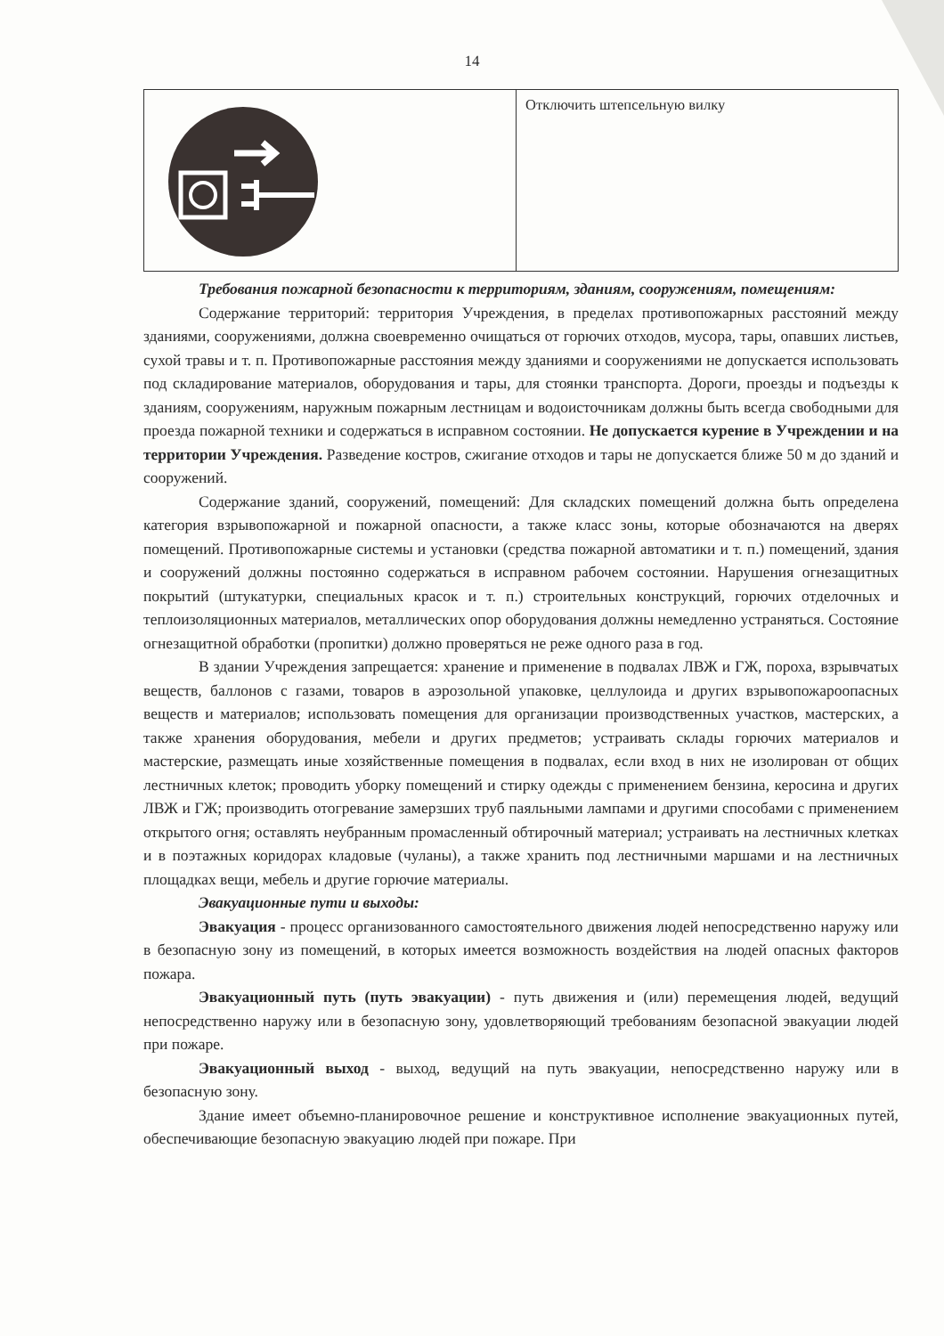14
| | Отключить штепсельную вилку |
Требования пожарной безопасности к территориям, зданиям, сооружениям, помещениям:
Содержание территорий: территория Учреждения, в пределах противопожарных расстояний между зданиями, сооружениями, должна своевременно очищаться от горючих отходов, мусора, тары, опавших листьев, сухой травы и т. п. Противопожарные расстояния между зданиями и сооружениями не допускается использовать под складирование материалов, оборудования и тары, для стоянки транспорта. Дороги, проезды и подъезды к зданиям, сооружениям, наружным пожарным лестницам и водоисточникам должны быть всегда свободными для проезда пожарной техники и содержаться в исправном состоянии. Не допускается курение в Учреждении и на территории Учреждения. Разведение костров, сжигание отходов и тары не допускается ближе 50 м до зданий и сооружений.
Содержание зданий, сооружений, помещений: Для складских помещений должна быть определена категория взрывопожарной и пожарной опасности, а также класс зоны, которые обозначаются на дверях помещений. Противопожарные системы и установки (средства пожарной автоматики и т. п.) помещений, здания и сооружений должны постоянно содержаться в исправном рабочем состоянии. Нарушения огнезащитных покрытий (штукатурки, специальных красок и т. п.) строительных конструкций, горючих отделочных и теплоизоляционных материалов, металлических опор оборудования должны немедленно устраняться. Состояние огнезащитной обработки (пропитки) должно проверяться не реже одного раза в год.
В здании Учреждения запрещается: хранение и применение в подвалах ЛВЖ и ГЖ, пороха, взрывчатых веществ, баллонов с газами, товаров в аэрозольной упаковке, целлулоида и других взрывопожароопасных веществ и материалов; использовать помещения для организации производственных участков, мастерских, а также хранения оборудования, мебели и других предметов; устраивать склады горючих материалов и мастерские, размещать иные хозяйственные помещения в подвалах, если вход в них не изолирован от общих лестничных клеток; проводить уборку помещений и стирку одежды с применением бензина, керосина и других ЛВЖ и ГЖ; производить отогревание замерзших труб паяльными лампами и другими способами с применением открытого огня; оставлять неубранным промасленный обтирочный материал; устраивать на лестничных клетках и в поэтажных коридорах кладовые (чуланы), а также хранить под лестничными маршами и на лестничных площадках вещи, мебель и другие горючие материалы.
Эвакуационные пути и выходы:
Эвакуация - процесс организованного самостоятельного движения людей непосредственно наружу или в безопасную зону из помещений, в которых имеется возможность воздействия на людей опасных факторов пожара.
Эвакуационный путь (путь эвакуации) - путь движения и (или) перемещения людей, ведущий непосредственно наружу или в безопасную зону, удовлетворяющий требованиям безопасной эвакуации людей при пожаре.
Эвакуационный выход - выход, ведущий на путь эвакуации, непосредственно наружу или в безопасную зону.
Здание имеет объемно-планировочное решение и конструктивное исполнение эвакуационных путей, обеспечивающие безопасную эвакуацию людей при пожаре. При